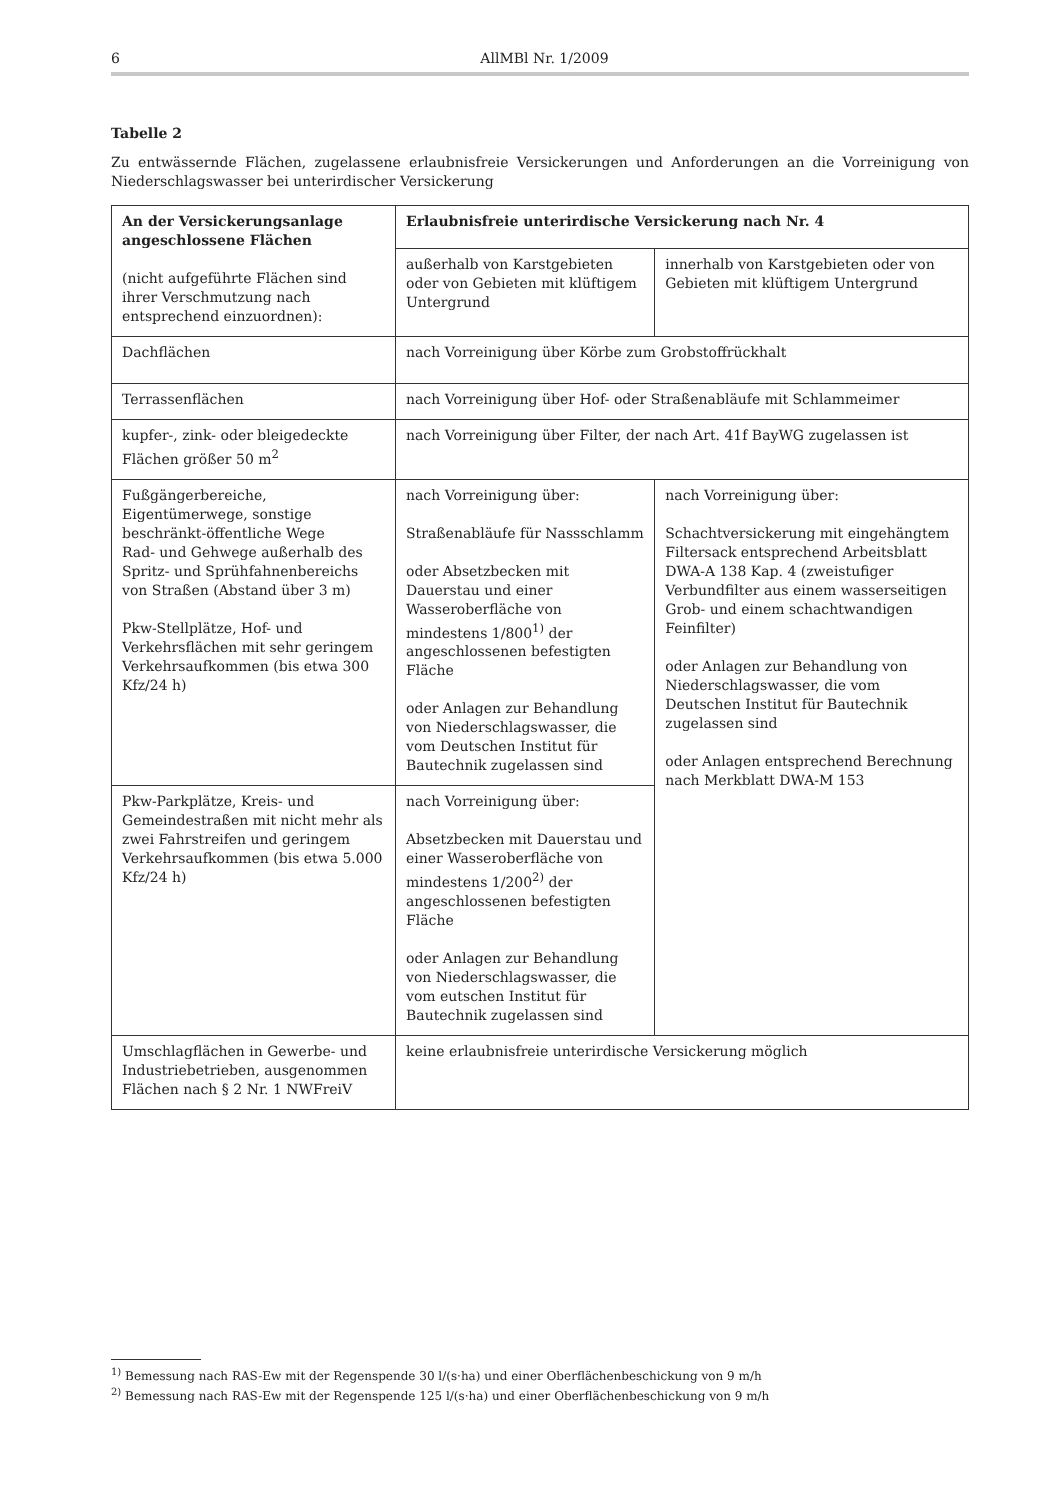6
AllMBl Nr. 1/2009
Tabelle 2
Zu entwässernde Flächen, zugelassene erlaubnisfreie Versickerungen und Anforderungen an die Vorreinigung von Niederschlagswasser bei unterirdischer Versickerung
| An der Versickerungsanlage angeschlossene Flächen (nicht aufgeführte Flächen sind ihrer Verschmutzung nach entsprechend einzuordnen): | Erlaubnisfreie unterirdische Versickerung nach Nr. 4 | |
| --- | --- | --- |
| | außerhalb von Karstgebieten oder von Gebieten mit klüftigem Untergrund | innerhalb von Karstgebieten oder von Gebieten mit klüftigem Untergrund |
| Dachflächen | nach Vorreinigung über Körbe zum Grobstoffrückhalt | |
| Terrassenflächen | nach Vorreinigung über Hof- oder Straßenabläufe mit Schlammeimer | |
| kupfer-, zink- oder bleigedeckte Flächen größer 50 m<sup>2</sup> | nach Vorreinigung über Filter, der nach Art. 41f BayWG zugelassen ist | |
| Fußgängerbereiche, Eigentümerwege, sonstige beschränkt-öffentliche Wege Rad- und Gehwege außerhalb des Spritz- und Sprühfahnenbereichs von Straßen (Abstand über 3 m) Pkw-Stellplätze, Hof- und Verkehrsflächen mit sehr geringem Verkehrsaufkommen (bis etwa 300 Kfz/24 h) | nach Vorreinigung über: Straßenabläufe für Nassschlamm oder Absetzbecken mit Dauerstau und einer Wasseroberfläche von mindestens 1/800<sup>1)</sup> der angeschlossenen befestigten Fläche oder Anlagen zur Behandlung von Niederschlagswasser, die vom Deutschen Institut für Bautechnik zugelassen sind | nach Vorreinigung über: Schachtversickerung mit eingehängtem Filtersack entsprechend Arbeitsblatt DWA-A 138 Kap. 4 (zweistufiger Verbundfilter aus einem wasserseitigen Grob- und einem schachtwandigen Feinfilter) oder Anlagen zur Behandlung von Niederschlagswasser, die vom Deutschen Institut für Bautechnik zugelassen sind oder Anlagen entsprechend Berechnung nach Merkblatt DWA-M 153 |
| Pkw-Parkplätze, Kreis- und Gemeindestraßen mit nicht mehr als zwei Fahrstreifen und geringem Verkehrsaufkommen (bis etwa 5.000 Kfz/24 h) | nach Vorreinigung über: Absetzbecken mit Dauerstau und einer Wasseroberfläche von mindestens 1/200<sup>2)</sup> der angeschlossenen befestigten Fläche oder Anlagen zur Behandlung von Niederschlagswasser, die vom eutschen Institut für Bautechnik zugelassen sind | |
| Umschlagflächen in Gewerbe- und Industriebetrieben, ausgenommen Flächen nach § 2 Nr. 1 NWFreiV | keine erlaubnisfreie unterirdische Versickerung möglich | |
<sup>1)</sup> Bemessung nach RAS-Ew mit der Regenspende 30 l/(s·ha) und einer Oberflächenbeschickung von 9 m/h
<sup>2)</sup> Bemessung nach RAS-Ew mit der Regenspende 125 l/(s·ha) und einer Oberflächenbeschickung von 9 m/h